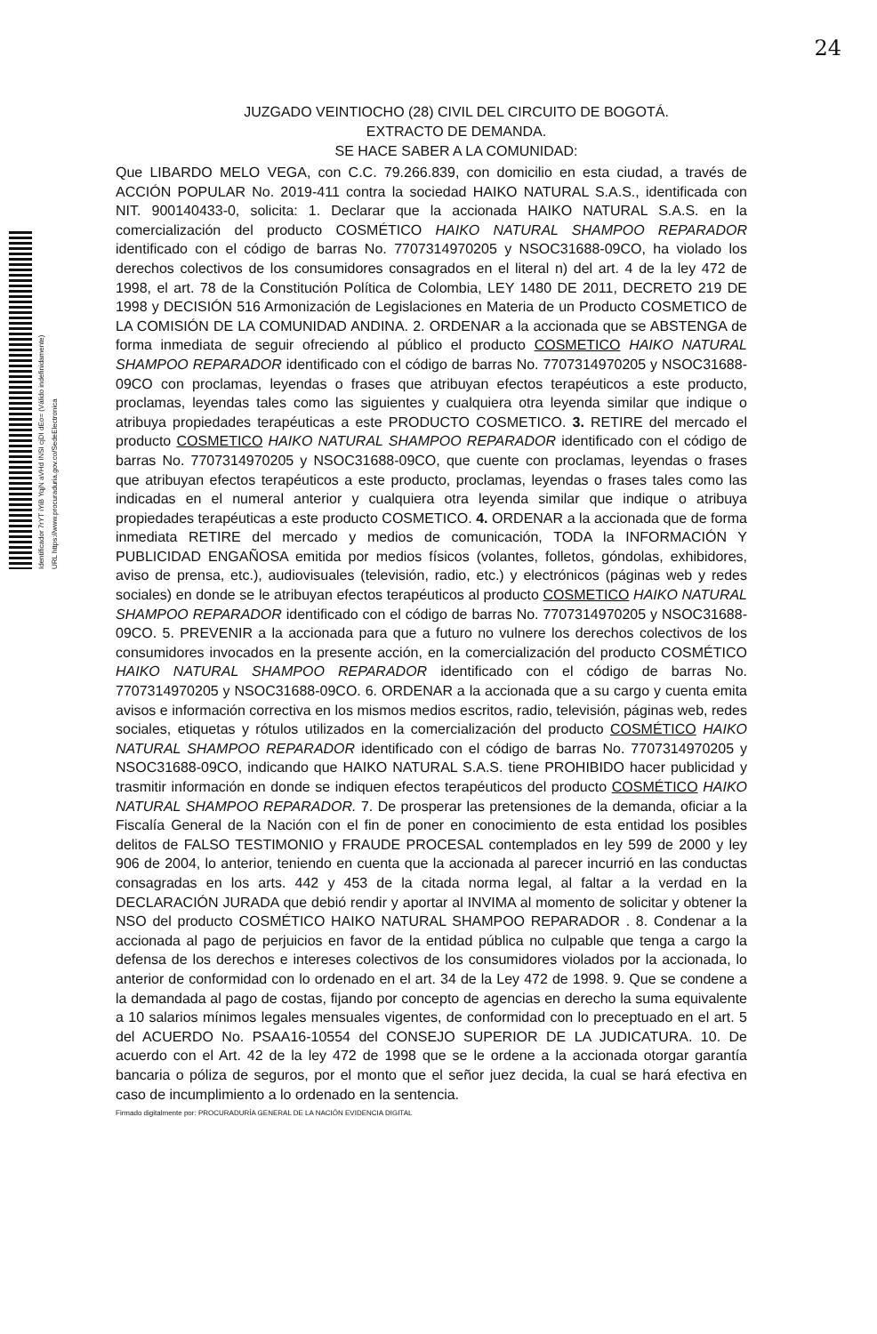24
Identificador 7rYT iYiB YqjN aVHd INSI cjDI dEo= (Válido indefinidamente)
URL https://www.procuraduria.gov.co/SedeElectronica
JUZGADO VEINTIOCHO (28) CIVIL DEL CIRCUITO DE BOGOTÁ.
EXTRACTO DE DEMANDA.
SE HACE SABER A LA COMUNIDAD:
Que LIBARDO MELO VEGA, con C.C. 79.266.839, con domicilio en esta ciudad, a través de ACCIÓN POPULAR No. 2019-411 contra la sociedad HAIKO NATURAL S.A.S., identificada con NIT. 900140433-0, solicita: 1. Declarar que la accionada HAIKO NATURAL S.A.S. en la comercialización del producto COSMÉTICO HAIKO NATURAL SHAMPOO REPARADOR identificado con el código de barras No. 7707314970205 y NSOC31688-09CO, ha violado los derechos colectivos de los consumidores consagrados en el literal n) del art. 4 de la ley 472 de 1998, el art. 78 de la Constitución Política de Colombia, LEY 1480 DE 2011, DECRETO 219 DE 1998 y DECISIÓN 516 Armonización de Legislaciones en Materia de un Producto COSMETICO de LA COMISIÓN DE LA COMUNIDAD ANDINA. 2. ORDENAR a la accionada que se ABSTENGA de forma inmediata de seguir ofreciendo al público el producto COSMETICO HAIKO NATURAL SHAMPOO REPARADOR identificado con el código de barras No. 7707314970205 y NSOC31688-09CO con proclamas, leyendas o frases que atribuyan efectos terapéuticos a este producto, proclamas, leyendas tales como las siguientes y cualquiera otra leyenda similar que indique o atribuya propiedades terapéuticas a este PRODUCTO COSMETICO. 3. RETIRE del mercado el producto COSMETICO HAIKO NATURAL SHAMPOO REPARADOR identificado con el código de barras No. 7707314970205 y NSOC31688-09CO, que cuente con proclamas, leyendas o frases que atribuyan efectos terapéuticos a este producto, proclamas, leyendas o frases tales como las indicadas en el numeral anterior y cualquiera otra leyenda similar que indique o atribuya propiedades terapéuticas a este producto COSMETICO. 4. ORDENAR a la accionada que de forma inmediata RETIRE del mercado y medios de comunicación, TODA la INFORMACIÓN Y PUBLICIDAD ENGAÑOSA emitida por medios físicos (volantes, folletos, góndolas, exhibidores, aviso de prensa, etc.), audiovisuales (televisión, radio, etc.) y electrónicos (páginas web y redes sociales) en donde se le atribuyan efectos terapéuticos al producto COSMETICO HAIKO NATURAL SHAMPOO REPARADOR identificado con el código de barras No. 7707314970205 y NSOC31688-09CO. 5. PREVENIR a la accionada para que a futuro no vulnere los derechos colectivos de los consumidores invocados en la presente acción, en la comercialización del producto COSMÉTICO HAIKO NATURAL SHAMPOO REPARADOR identificado con el código de barras No. 7707314970205 y NSOC31688-09CO. 6. ORDENAR a la accionada que a su cargo y cuenta emita avisos e información correctiva en los mismos medios escritos, radio, televisión, páginas web, redes sociales, etiquetas y rótulos utilizados en la comercialización del producto COSMÉTICO HAIKO NATURAL SHAMPOO REPARADOR identificado con el código de barras No. 7707314970205 y NSOC31688-09CO, indicando que HAIKO NATURAL S.A.S. tiene PROHIBIDO hacer publicidad y trasmitir información en donde se indiquen efectos terapéuticos del producto COSMÉTICO HAIKO NATURAL SHAMPOO REPARADOR. 7. De prosperar las pretensiones de la demanda, oficiar a la Fiscalía General de la Nación con el fin de poner en conocimiento de esta entidad los posibles delitos de FALSO TESTIMONIO y FRAUDE PROCESAL contemplados en ley 599 de 2000 y ley 906 de 2004, lo anterior, teniendo en cuenta que la accionada al parecer incurrió en las conductas consagradas en los arts. 442 y 453 de la citada norma legal, al faltar a la verdad en la DECLARACIÓN JURADA que debió rendir y aportar al INVIMA al momento de solicitar y obtener la NSO del producto COSMÉTICO HAIKO NATURAL SHAMPOO REPARADOR . 8. Condenar a la accionada al pago de perjuicios en favor de la entidad pública no culpable que tenga a cargo la defensa de los derechos e intereses colectivos de los consumidores violados por la accionada, lo anterior de conformidad con lo ordenado en el art. 34 de la Ley 472 de 1998. 9. Que se condene a la demandada al pago de costas, fijando por concepto de agencias en derecho la suma equivalente a 10 salarios mínimos legales mensuales vigentes, de conformidad con lo preceptuado en el art. 5 del ACUERDO No. PSAA16-10554 del CONSEJO SUPERIOR DE LA JUDICATURA. 10. De acuerdo con el Art. 42 de la ley 472 de 1998 que se le ordene a la accionada otorgar garantía bancaria o póliza de seguros, por el monto que el señor juez decida, la cual se hará efectiva en caso de incumplimiento a lo ordenado en la sentencia.
Firmado digitalmente por: PROCURADURÍA GENERAL DE LA NACIÓN EVIDENCIA DIGITAL